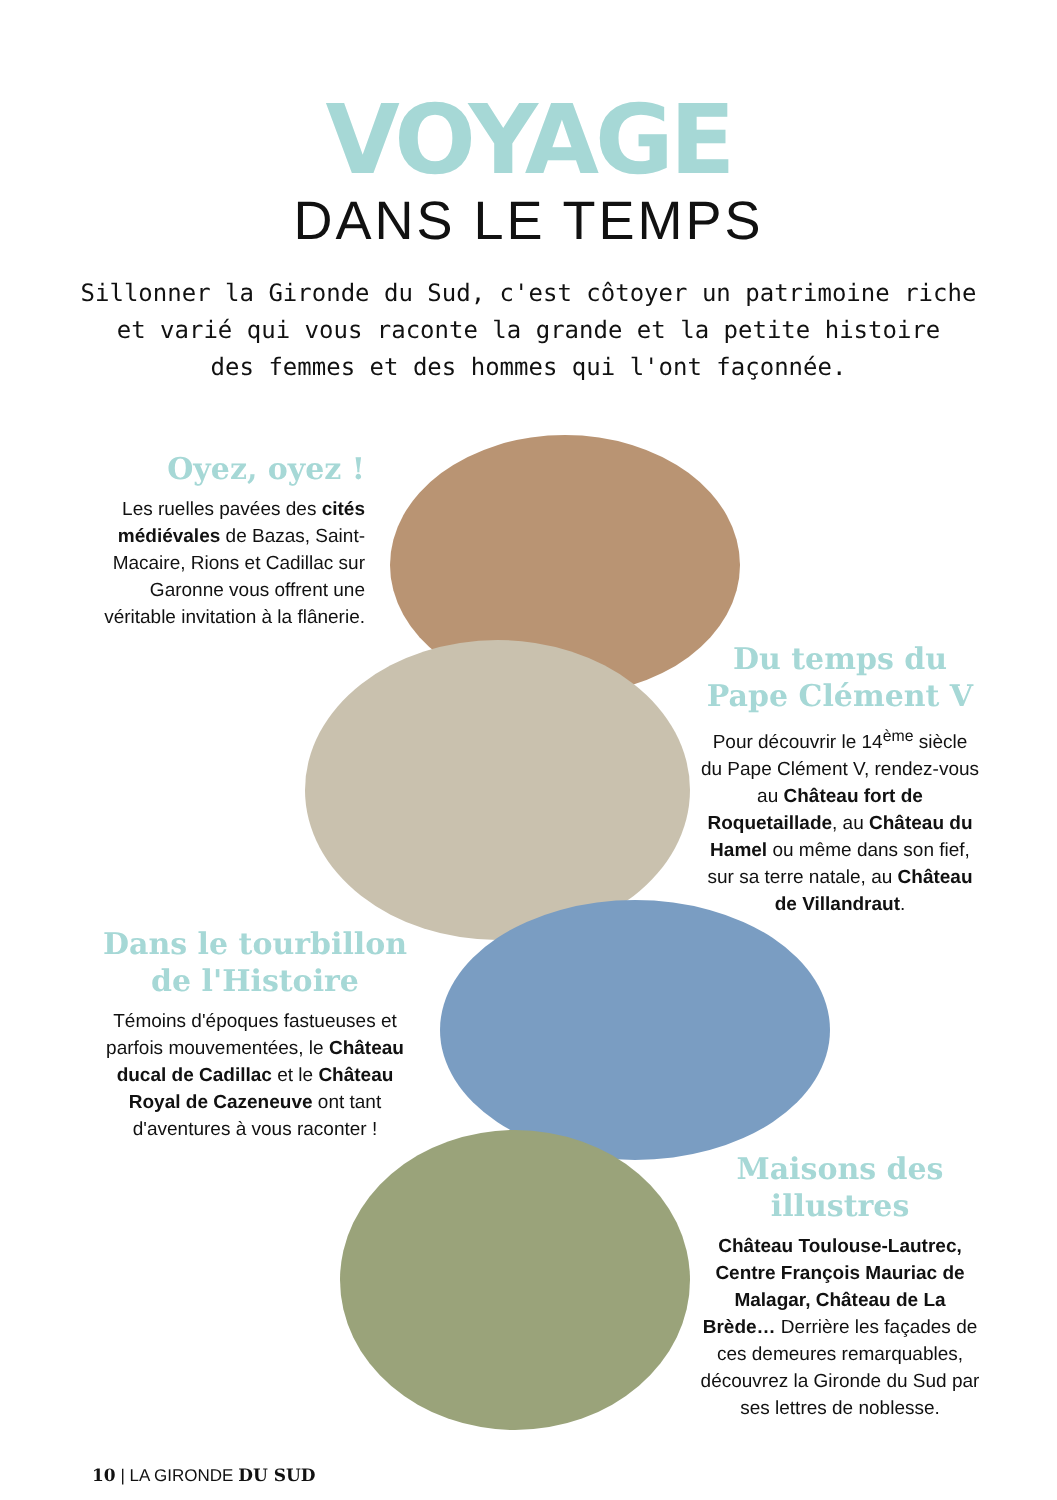VOYAGE
DANS LE TEMPS
Sillonner la Gironde du Sud, c'est côtoyer un patrimoine riche
et varié qui vous raconte la grande et la petite histoire
des femmes et des hommes qui l'ont façonnée.
Oyez, oyez !
Les ruelles pavées des cités médiévales de Bazas, Saint-Macaire, Rions et Cadillac sur Garonne vous offrent une véritable invitation à la flânerie.
Du temps du Pape Clément V
Pour découvrir le 14<sup>ème</sup> siècle du Pape Clément V, rendez-vous au Château fort de Roquetaillade, au Château du Hamel ou même dans son fief, sur sa terre natale, au Château de Villandraut.
Dans le tourbillon de l'Histoire
Témoins d'époques fastueuses et parfois mouvementées, le Château ducal de Cadillac et le Château Royal de Cazeneuve ont tant d'aventures à vous raconter !
Maisons des illustres
Château Toulouse-Lautrec, Centre François Mauriac de Malagar, Château de La Brède… Derrière les façades de ces demeures remarquables, découvrez la Gironde du Sud par ses lettres de noblesse.
10 | LA GIRONDE DU SUD